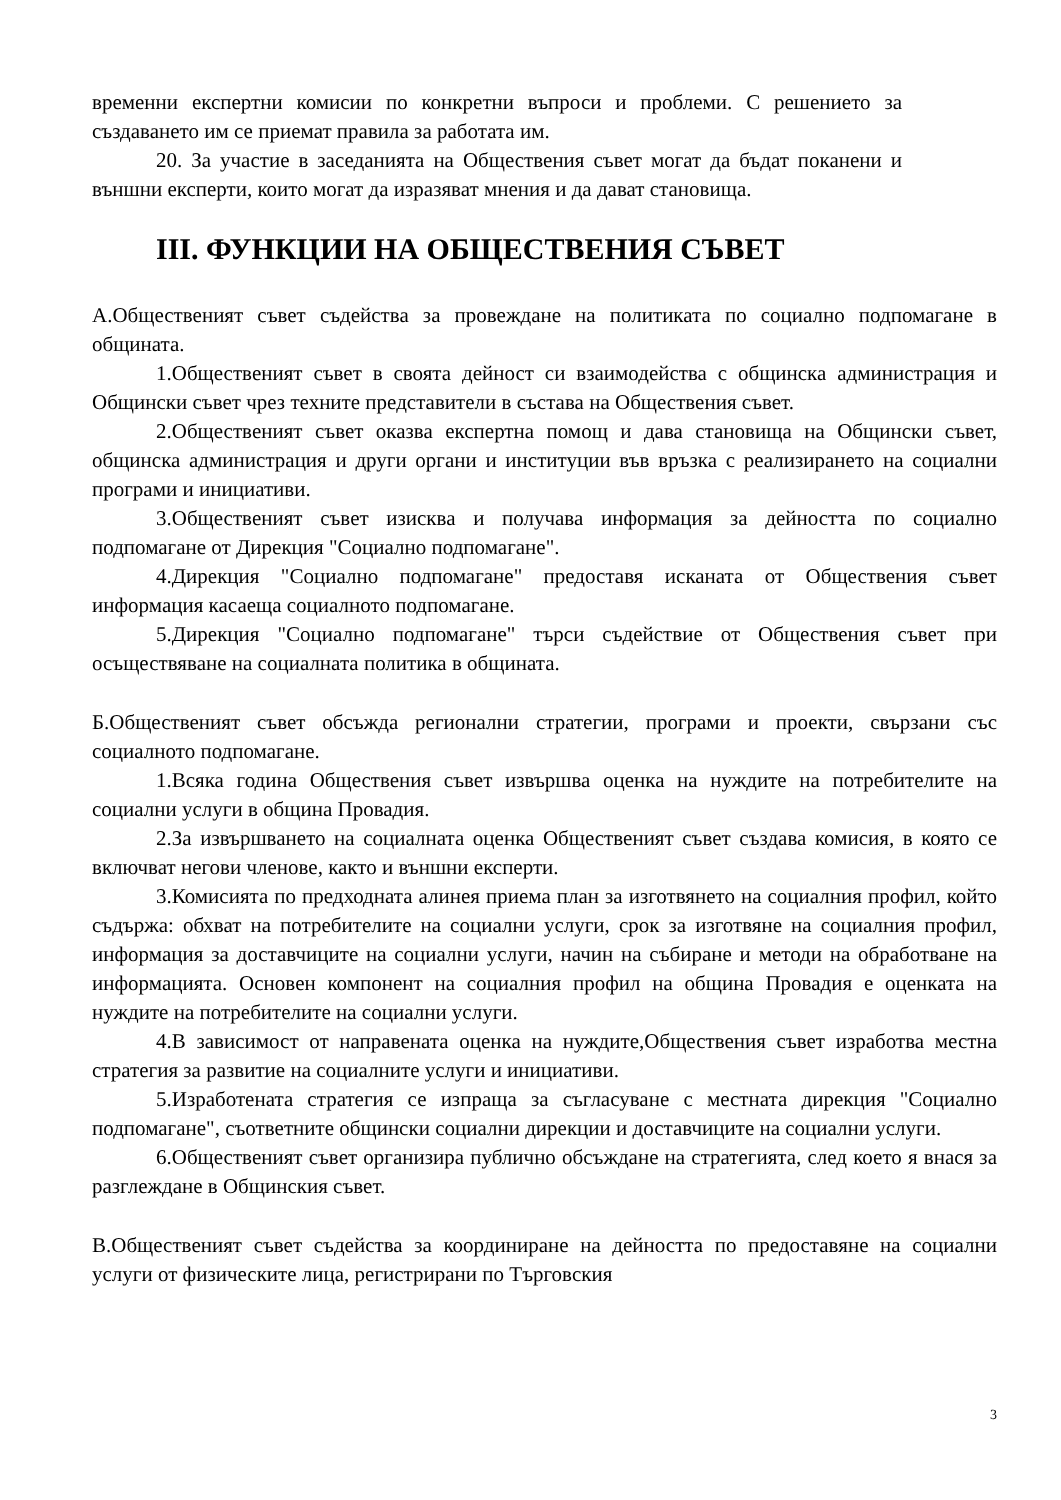временни експертни комисии по конкретни въпроси и проблеми. С решението за създаването им се приемат правила за работата им.
20. За участие в заседанията на Обществения съвет могат да бъдат поканени и външни експерти, които могат да изразяват мнения и да дават становища.
III. ФУНКЦИИ НА ОБЩЕСТВЕНИЯ СЪВЕТ
А.Общественият съвет съдейства за провеждане на политиката по социално подпомагане в общината.
1.Общественият съвет в своята дейност си взаимодейства с общинска администрация и Общински съвет чрез техните представители в състава на Обществения съвет.
2.Общественият съвет оказва експертна помощ и дава становища на Общински съвет, общинска администрация и други органи и институции във връзка с реализирането на социални програми и инициативи.
3.Общественият съвет изисква и получава информация за дейността по социално подпомагане от Дирекция "Социално подпомагане".
4.Дирекция "Социално подпомагане" предоставя исканата от Обществения съвет информация касаеща социалното подпомагане.
5.Дирекция "Социално подпомагане" търси съдействие от Обществения съвет при осъществяване на социалната политика в общината.
Б.Общественият съвет обсъжда регионални стратегии, програми и проекти, свързани със социалното подпомагане.
1.Всяка година Обществения съвет извършва оценка на нуждите на потребителите на социални услуги в община Провадия.
2.За извършването на социалната оценка Общественият съвет създава комисия, в която се включват негови членове, както и външни експерти.
3.Комисията по предходната алинея приема план за изготвянето на социалния профил, който съдържа: обхват на потребителите на социални услуги, срок за изготвяне на социалния профил, информация за доставчиците на социални услуги, начин на събиране и методи на обработване на информацията. Основен компонент на социалния профил на община Провадия е оценката на нуждите на потребителите на социални услуги.
4.В зависимост от направената оценка на нуждите,Обществения съвет изработва местна стратегия за развитие на социалните услуги и инициативи.
5.Изработената стратегия се изпраща за съгласуване с местната дирекция "Социално подпомагане", съответните общински социални дирекции и доставчиците на социални услуги.
6.Общественият съвет организира публично обсъждане на стратегията, след което я внася за разглеждане в Общинския съвет.
В.Общественият съвет съдейства за координиране на дейността по предоставяне на социални услуги от физическите лица, регистрирани по Търговския
3